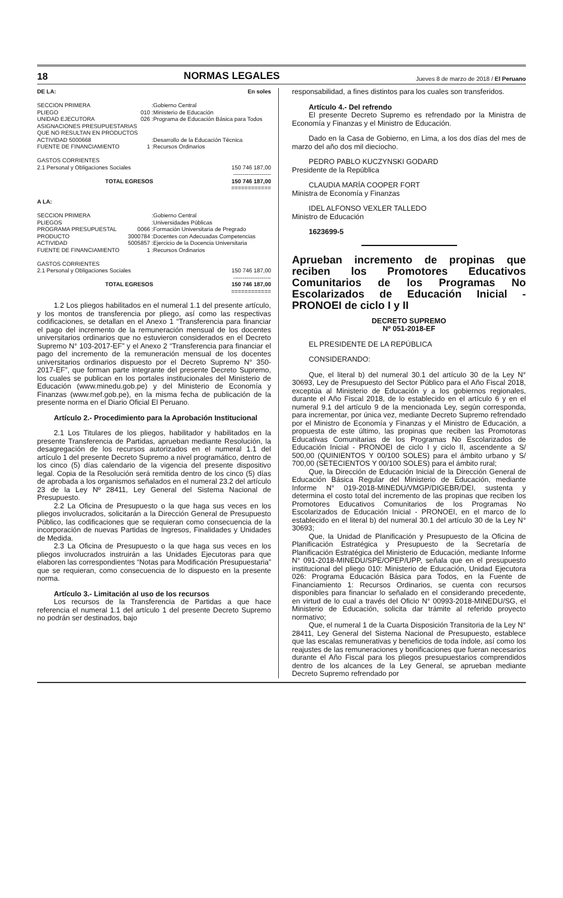18 NORMAS LEGALES Jueves 8 de marzo de 2018 / El Peruano
| DE LA: | | | En soles |
| SECCION PRIMERA | : | Gobierno Central | |
| PLIEGO | 010 : | Ministerio de Educación | |
| UNIDAD EJECUTORA | 026 : | Programa de Educación Básica para Todos | |
| ASIGNACIONES PRESUPUESTARIAS QUE NO RESULTAN EN PRODUCTOS | | | |
| ACTIVIDAD 5000668 | : | Desarrollo de la Educación Técnica | |
| FUENTE DE FINANCIAMIENTO | 1 : | Recursos Ordinarios | |
| GASTOS CORRIENTES | | | |
| 2.1 Personal y Obligaciones Sociales | | | 150 746 187,00 |
| -------------------- | | | |
| TOTAL EGRESOS | | | 150 746 187,00 |
| ============ | | | |
| A LA: | | | |
| SECCION PRIMERA | : | Gobierno Central | |
| PLIEGOS | : | Universidades Públicas | |
| PROGRAMA PRESUPUESTAL | 0066 : | Formación Universitaria de Pregrado | |
| PRODUCTO | 3000784 : | Docentes con Adecuadas Competencias | |
| ACTIVIDAD | 5005857 : | Ejercicio de la Docencia Universitaria | |
| FUENTE DE FINANCIAMIENTO | 1 : | Recursos Ordinarios | |
| GASTOS CORRIENTES | | | |
| 2.1 Personal y Obligaciones Sociales | | | 150 746 187,00 |
| -------------------- | | | |
| TOTAL EGRESOS | | | 150 746 187,00 |
| ============ | | | |
1.2 Los pliegos habilitados en el numeral 1.1 del presente artículo, y los montos de transferencia por pliego, así como las respectivas codificaciones, se detallan en el Anexo 1 “Transferencia para financiar el pago del incremento de la remuneración mensual de los docentes universitarios ordinarios que no estuvieron considerados en el Decreto Supremo N° 103-2017-EF” y el Anexo 2 “Transferencia para financiar el pago del incremento de la remuneración mensual de los docentes universitarios ordinarios dispuesto por el Decreto Supremo N° 350-2017-EF”, que forman parte integrante del presente Decreto Supremo, los cuales se publican en los portales institucionales del Ministerio de Educación (www.minedu.gob.pe) y del Ministerio de Economía y Finanzas (www.mef.gob.pe), en la misma fecha de publicación de la presente norma en el Diario Oficial El Peruano.
Artículo 2.- Procedimiento para la Aprobación Institucional
2.1 Los Titulares de los pliegos, habilitador y habilitados en la presente Transferencia de Partidas, aprueban mediante Resolución, la desagregación de los recursos autorizados en el numeral 1.1 del artículo 1 del presente Decreto Supremo a nivel programático, dentro de los cinco (5) días calendario de la vigencia del presente dispositivo legal. Copia de la Resolución será remitida dentro de los cinco (5) días de aprobada a los organismos señalados en el numeral 23.2 del artículo 23 de la Ley Nº 28411, Ley General del Sistema Nacional de Presupuesto.
2.2 La Oficina de Presupuesto o la que haga sus veces en los pliegos involucrados, solicitarán a la Dirección General de Presupuesto Público, las codificaciones que se requieran como consecuencia de la incorporación de nuevas Partidas de Ingresos, Finalidades y Unidades de Medida.
2.3 La Oficina de Presupuesto o la que haga sus veces en los pliegos involucrados instruirán a las Unidades Ejecutoras para que elaboren las correspondientes “Notas para Modificación Presupuestaria” que se requieran, como consecuencia de lo dispuesto en la presente norma.
Artículo 3.- Limitación al uso de los recursos
Los recursos de la Transferencia de Partidas a que hace referencia el numeral 1.1 del artículo 1 del presente Decreto Supremo no podrán ser destinados, bajo
responsabilidad, a fines distintos para los cuales son transferidos.
Artículo 4.- Del refrendo
El presente Decreto Supremo es refrendado por la Ministra de Economía y Finanzas y el Ministro de Educación.
Dado en la Casa de Gobierno, en Lima, a los dos días del mes de marzo del año dos mil dieciocho.
PEDRO PABLO KUCZYNSKI GODARD
Presidente de la República
CLAUDIA MARÍA COOPER FORT
Ministra de Economía y Finanzas
IDEL ALFONSO VEXLER TALLEDO
Ministro de Educación
1623699-5
Aprueban incremento de propinas que reciben los Promotores Educativos Comunitarios de los Programas No Escolarizados de Educación Inicial - PRONOEI de ciclo I y II
DECRETO SUPREMO
Nº 051-2018-EF
EL PRESIDENTE DE LA REPÚBLICA
CONSIDERANDO:
Que, el literal b) del numeral 30.1 del artículo 30 de la Ley N° 30693, Ley de Presupuesto del Sector Público para el Año Fiscal 2018, exceptúa al Ministerio de Educación y a los gobiernos regionales, durante el Año Fiscal 2018, de lo establecido en el artículo 6 y en el numeral 9.1 del artículo 9 de la mencionada Ley, según corresponda, para incrementar, por única vez, mediante Decreto Supremo refrendado por el Ministro de Economía y Finanzas y el Ministro de Educación, a propuesta de este último, las propinas que reciben las Promotoras Educativas Comunitarias de los Programas No Escolarizados de Educación Inicial - PRONOEI de ciclo I y ciclo II, ascendente a S/ 500,00 (QUINIENTOS Y 00/100 SOLES) para el ámbito urbano y S/ 700,00 (SETECIENTOS Y 00/100 SOLES) para el ámbito rural;
Que, la Dirección de Educación Inicial de la Dirección General de Educación Básica Regular del Ministerio de Educación, mediante Informe N° 019-2018-MINEDU/VMGP/DIGEBR/DEI, sustenta y determina el costo total del incremento de las propinas que reciben los Promotores Educativos Comunitarios de los Programas No Escolarizados de Educación Inicial - PRONOEI, en el marco de lo establecido en el literal b) del numeral 30.1 del artículo 30 de la Ley N° 30693;
Que, la Unidad de Planificación y Presupuesto de la Oficina de Planificación Estratégica y Presupuesto de la Secretaría de Planificación Estratégica del Ministerio de Educación, mediante Informe N° 091-2018-MINEDU/SPE/OPEP/UPP, señala que en el presupuesto institucional del pliego 010: Ministerio de Educación, Unidad Ejecutora 026: Programa Educación Básica para Todos, en la Fuente de Financiamiento 1: Recursos Ordinarios, se cuenta con recursos disponibles para financiar lo señalado en el considerando precedente, en virtud de lo cual a través del Oficio N° 00993-2018-MINEDU/SG, el Ministerio de Educación, solicita dar trámite al referido proyecto normativo;
Que, el numeral 1 de la Cuarta Disposición Transitoria de la Ley N° 28411, Ley General del Sistema Nacional de Presupuesto, establece que las escalas remunerativas y beneficios de toda índole, así como los reajustes de las remuneraciones y bonificaciones que fueran necesarios durante el Año Fiscal para los pliegos presupuestarios comprendidos dentro de los alcances de la Ley General, se aprueban mediante Decreto Supremo refrendado por